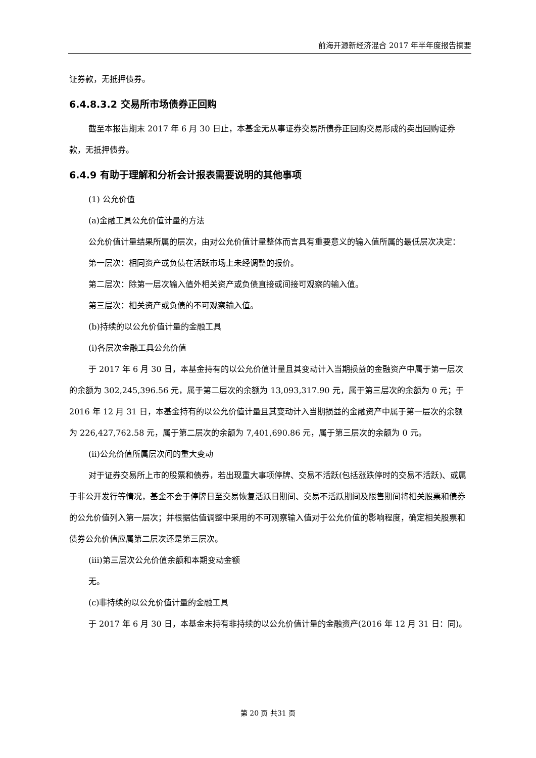前海开源新经济混合 2017 年半年度报告摘要
证券款，无抵押债券。
6.4.8.3.2 交易所市场债券正回购
截至本报告期末 2017 年 6 月 30 日止，本基金无从事证券交易所债券正回购交易形成的卖出回购证券款，无抵押债券。
6.4.9 有助于理解和分析会计报表需要说明的其他事项
(1) 公允价值
(a)金融工具公允价值计量的方法
公允价值计量结果所属的层次，由对公允价值计量整体而言具有重要意义的输入值所属的最低层次决定：
第一层次：相同资产或负债在活跃市场上未经调整的报价。
第二层次：除第一层次输入值外相关资产或负债直接或间接可观察的输入值。
第三层次：相关资产或负债的不可观察输入值。
(b)持续的以公允价值计量的金融工具
(i)各层次金融工具公允价值
于 2017 年 6 月 30 日，本基金持有的以公允价值计量且其变动计入当期损益的金融资产中属于第一层次的余额为 302,245,396.56 元，属于第二层次的余额为 13,093,317.90 元，属于第三层次的余额为 0 元；于 2016 年 12 月 31 日，本基金持有的以公允价值计量且其变动计入当期损益的金融资产中属于第一层次的余额为 226,427,762.58 元，属于第二层次的余额为 7,401,690.86 元，属于第三层次的余额为 0 元。
(ii)公允价值所属层次间的重大变动
对于证券交易所上市的股票和债券，若出现重大事项停牌、交易不活跃(包括涨跌停时的交易不活跃)、或属于非公开发行等情况，基金不会于停牌日至交易恢复活跃日期间、交易不活跃期间及限售期间将相关股票和债券的公允价值列入第一层次；并根据估值调整中采用的不可观察输入值对于公允价值的影响程度，确定相关股票和债券公允价值应属第二层次还是第三层次。
(iii)第三层次公允价值余额和本期变动金额
无。
(c)非持续的以公允价值计量的金融工具
于 2017 年 6 月 30 日，本基金未持有非持续的以公允价值计量的金融资产(2016 年 12 月 31 日：同)。
第 20 页 共31 页